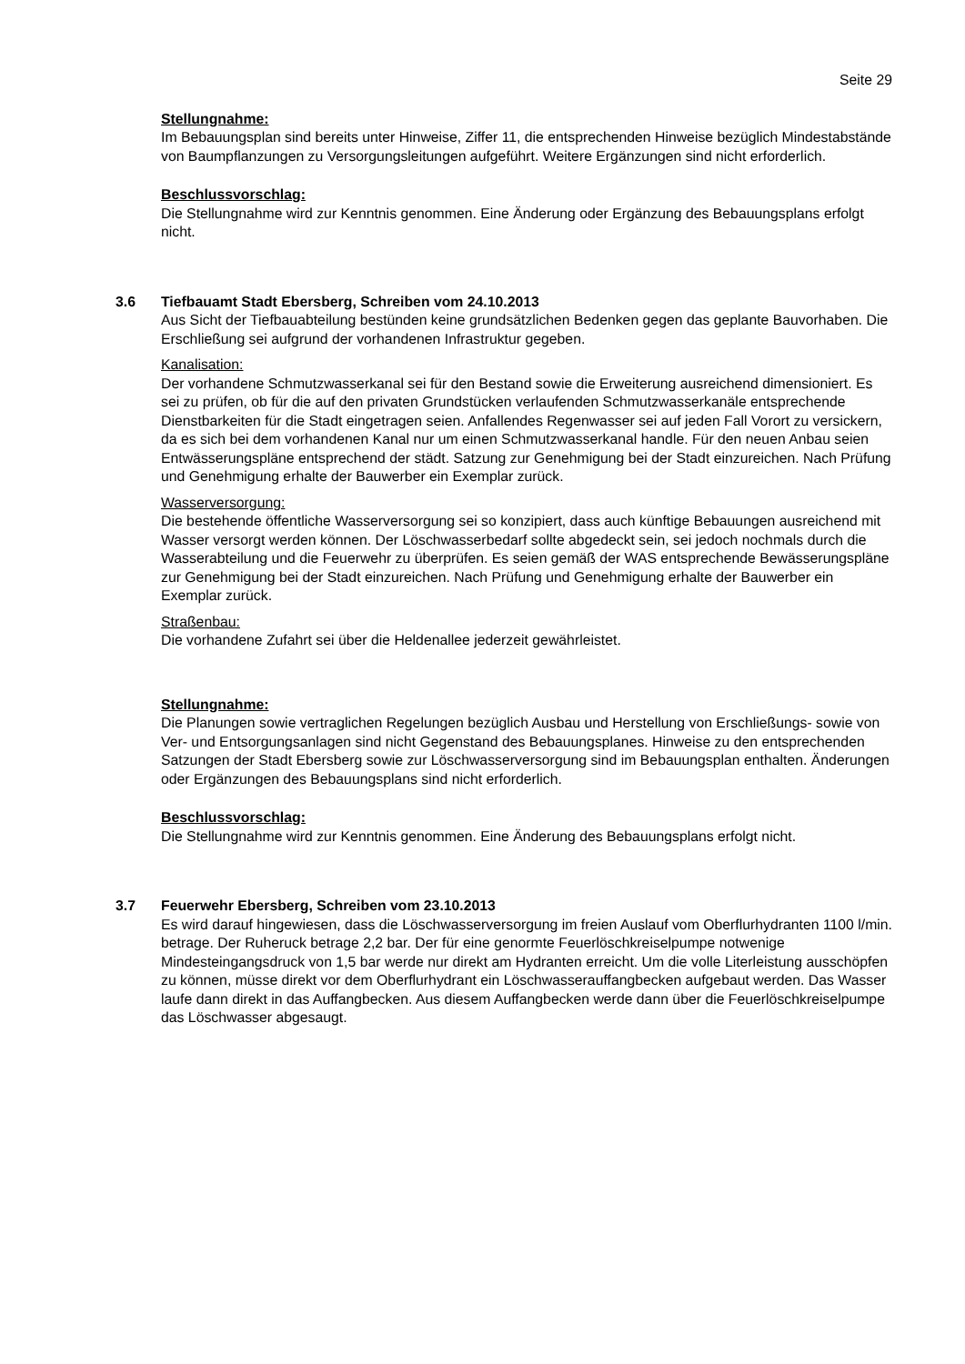Seite 29
Stellungnahme:
Im Bebauungsplan sind bereits unter Hinweise, Ziffer 11, die entsprechenden Hinweise bezüglich Mindestabstände von Baumpflanzungen zu Versorgungsleitungen aufgeführt. Weitere Ergänzungen sind nicht erforderlich.
Beschlussvorschlag:
Die Stellungnahme wird zur Kenntnis genommen. Eine Änderung oder Ergänzung des Bebauungsplans erfolgt nicht.
3.6 Tiefbauamt Stadt Ebersberg, Schreiben vom 24.10.2013
Aus Sicht der Tiefbauabteilung bestünden keine grundsätzlichen Bedenken gegen das geplante Bauvorhaben. Die Erschließung sei aufgrund der vorhandenen Infrastruktur gegeben.
Kanalisation:
Der vorhandene Schmutzwasserkanal sei für den Bestand sowie die Erweiterung ausreichend dimensioniert. Es sei zu prüfen, ob für die auf den privaten Grundstücken verlaufenden Schmutzwasserkanäle entsprechende Dienstbarkeiten für die Stadt eingetragen seien. Anfallendes Regenwasser sei auf jeden Fall Vorort zu versickern, da es sich bei dem vorhandenen Kanal nur um einen Schmutzwasserkanal handle. Für den neuen Anbau seien Entwässerungspläne entsprechend der städt. Satzung zur Genehmigung bei der Stadt einzureichen. Nach Prüfung und Genehmigung erhalte der Bauwerber ein Exemplar zurück.
Wasserversorgung:
Die bestehende öffentliche Wasserversorgung sei so konzipiert, dass auch künftige Bebauungen ausreichend mit Wasser versorgt werden können. Der Löschwasserbedarf sollte abgedeckt sein, sei jedoch nochmals durch die Wasserabteilung und die Feuerwehr zu überprüfen. Es seien gemäß der WAS entsprechende Bewässerungspläne zur Genehmigung bei der Stadt einzureichen. Nach Prüfung und Genehmigung erhalte der Bauwerber ein Exemplar zurück.
Straßenbau:
Die vorhandene Zufahrt sei über die Heldenallee jederzeit gewährleistet.
Stellungnahme:
Die Planungen sowie vertraglichen Regelungen bezüglich Ausbau und Herstellung von Erschließungs- sowie von Ver- und Entsorgungsanlagen sind nicht Gegenstand des Bebauungsplanes. Hinweise zu den entsprechenden Satzungen der Stadt Ebersberg sowie zur Löschwasserversorgung sind im Bebauungsplan enthalten. Änderungen oder Ergänzungen des Bebauungsplans sind nicht erforderlich.
Beschlussvorschlag:
Die Stellungnahme wird zur Kenntnis genommen. Eine Änderung des Bebauungsplans erfolgt nicht.
3.7 Feuerwehr Ebersberg, Schreiben vom 23.10.2013
Es wird darauf hingewiesen, dass die Löschwasserversorgung im freien Auslauf vom Oberflurhydranten 1100 l/min. betrage. Der Ruheruck betrage 2,2 bar. Der für eine genormte Feuerlöschkreiselpumpe notwenige Mindesteingangsdruck von 1,5 bar werde nur direkt am Hydranten erreicht. Um die volle Literleistung ausschöpfen zu können, müsse direkt vor dem Oberflurhydrant ein Löschwasserauffangbecken aufgebaut werden. Das Wasser laufe dann direkt in das Auffangbecken. Aus diesem Auffangbecken werde dann über die Feuerlöschkreiselpumpe das Löschwasser abgesaugt.